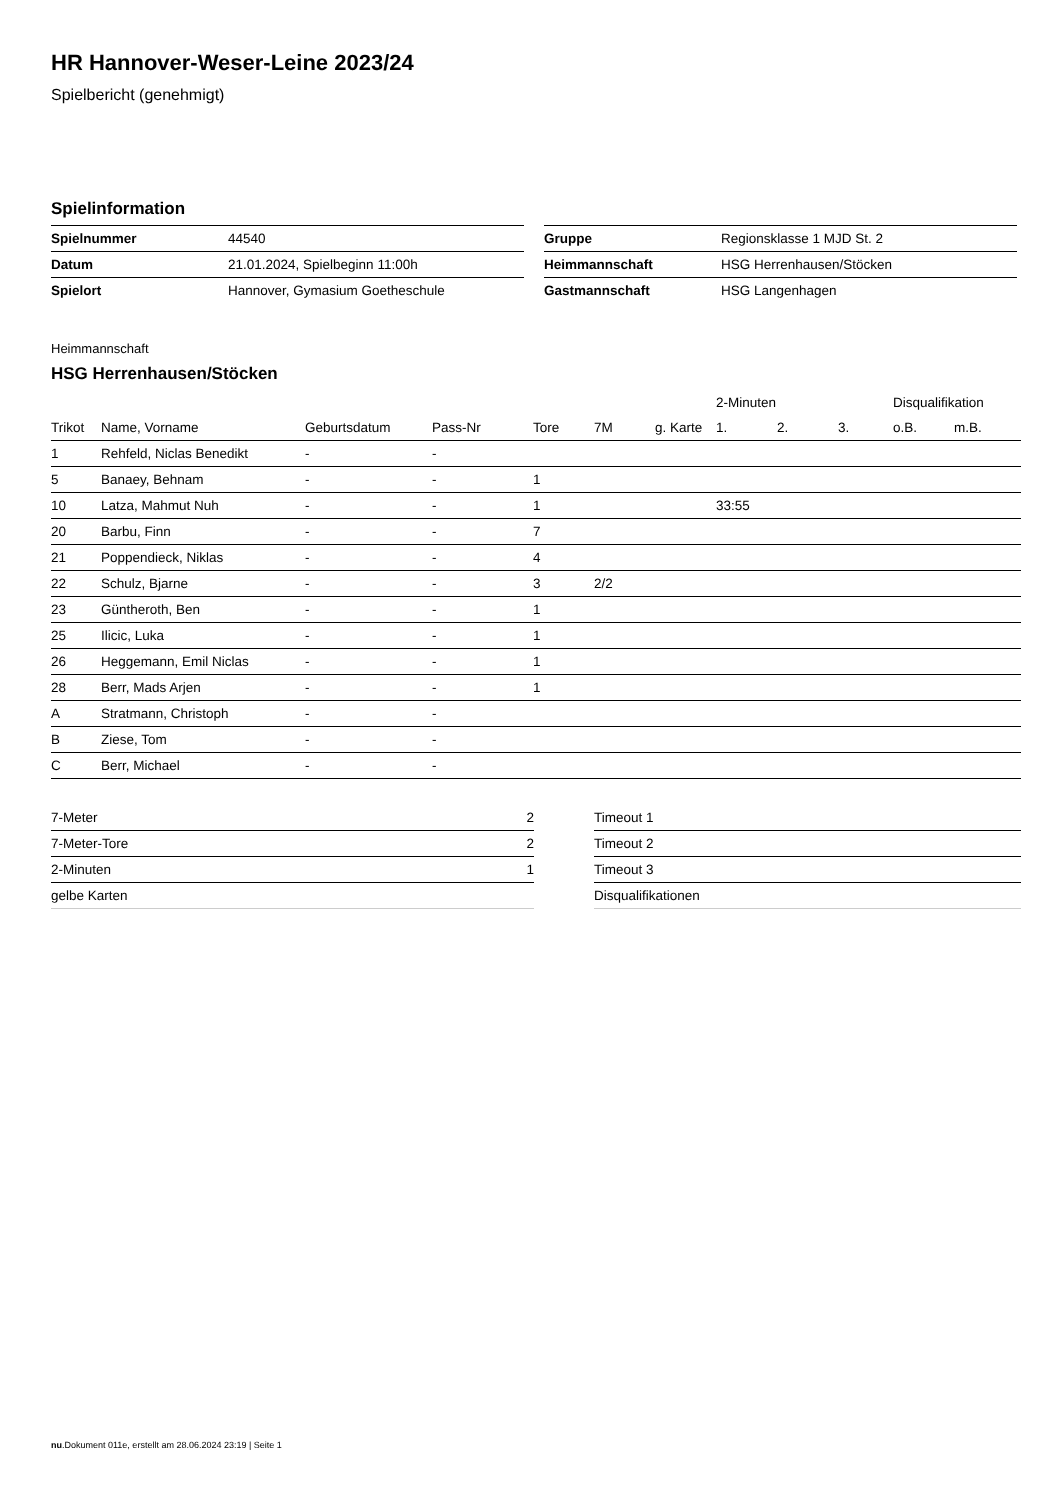HR Hannover-Weser-Leine 2023/24
Spielbericht (genehmigt)
Spielinformation
| Spielnummer | 44540 |
| Datum | 21.01.2024, Spielbeginn 11:00h |
| Spielort | Hannover, Gymasium Goetheschule |
| Gruppe | Regionsklasse 1 MJD St. 2 |
| Heimmannschaft | HSG Herrenhausen/Stöcken |
| Gastmannschaft | HSG Langenhagen |
Heimmannschaft
HSG Herrenhausen/Stöcken
| | | | | | | | 2-Minuten | | | Disqualifikation | |
| --- | --- | --- | --- | --- | --- | --- | --- | --- | --- | --- | --- |
| Trikot | Name, Vorname | Geburtsdatum | Pass-Nr | Tore | 7M | g. Karte | 1. | 2. | 3. | o.B. | m.B. |
| 1 | Rehfeld, Niclas Benedikt | - | - | | | | | | | | |
| 5 | Banaey, Behnam | - | - | 1 | | | | | | | |
| 10 | Latza, Mahmut Nuh | - | - | 1 | | | 33:55 | | | | |
| 20 | Barbu, Finn | - | - | 7 | | | | | | | |
| 21 | Poppendieck, Niklas | - | - | 4 | | | | | | | |
| 22 | Schulz, Bjarne | - | - | 3 | 2/2 | | | | | | |
| 23 | Güntheroth, Ben | - | - | 1 | | | | | | | |
| 25 | Ilicic, Luka | - | - | 1 | | | | | | | |
| 26 | Heggemann, Emil Niclas | - | - | 1 | | | | | | | |
| 28 | Berr, Mads Arjen | - | - | 1 | | | | | | | |
| A | Stratmann, Christoph | - | - | | | | | | | | |
| B | Ziese, Tom | - | - | | | | | | | | |
| C | Berr, Michael | - | - | | | | | | | | |
| 7-Meter | 2 |
| 7-Meter-Tore | 2 |
| 2-Minuten | 1 |
| gelbe Karten | |
| Timeout 1 |
| Timeout 2 |
| Timeout 3 |
| Disqualifikationen |
nu.Dokument 011e, erstellt am 28.06.2024 23:19 | Seite 1